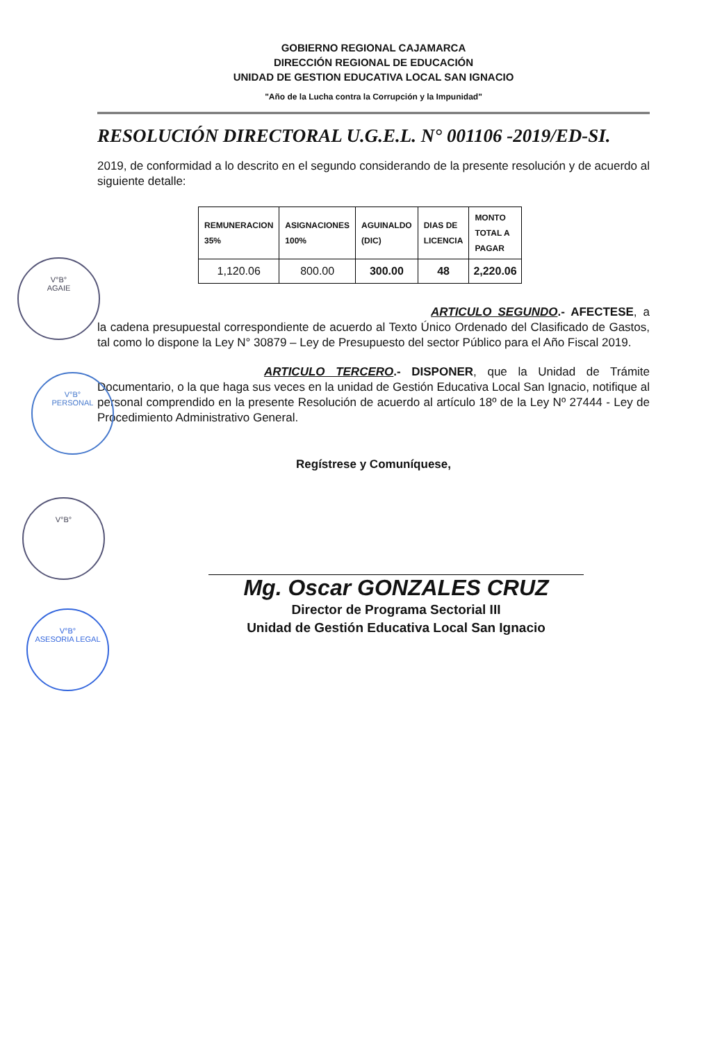GOBIERNO REGIONAL CAJAMARCA
DIRECCIÓN REGIONAL DE EDUCACIÓN
UNIDAD DE GESTION EDUCATIVA LOCAL SAN IGNACIO
"Año de la Lucha contra la Corrupción y la Impunidad"
RESOLUCIÓN DIRECTORAL U.G.E.L. N° 001106 -2019/ED-SI.
2019, de conformidad a lo descrito en el segundo considerando de la presente resolución y de acuerdo al siguiente detalle:
| REMUNERACION 35% | ASIGNACIONES 100% | AGUINALDO (DIC) | DIAS DE LICENCIA | MONTO TOTAL A PAGAR |
| --- | --- | --- | --- | --- |
| 1,120.06 | 800.00 | 300.00 | 48 | 2,220.06 |
ARTICULO SEGUNDO.- AFECTESE, a la cadena presupuestal correspondiente de acuerdo al Texto Único Ordenado del Clasificado de Gastos, tal como lo dispone la Ley N° 30879 – Ley de Presupuesto del sector Público para el Año Fiscal 2019.
ARTICULO TERCERO.- DISPONER, que la Unidad de Trámite Documentario, o la que haga sus veces en la unidad de Gestión Educativa Local San Ignacio, notifique al personal comprendido en la presente Resolución de acuerdo al artículo 18º de la Ley Nº 27444 - Ley de Procedimiento Administrativo General.
Regístrese y Comuníquese,
Mg. Oscar GONZALES CRUZ
Director de Programa Sectorial III
Unidad de Gestión Educativa Local San Ignacio
V°B°
AGAIE
V°B°
PERSONAL
V°B°
V°B°
ASESORIA LEGAL